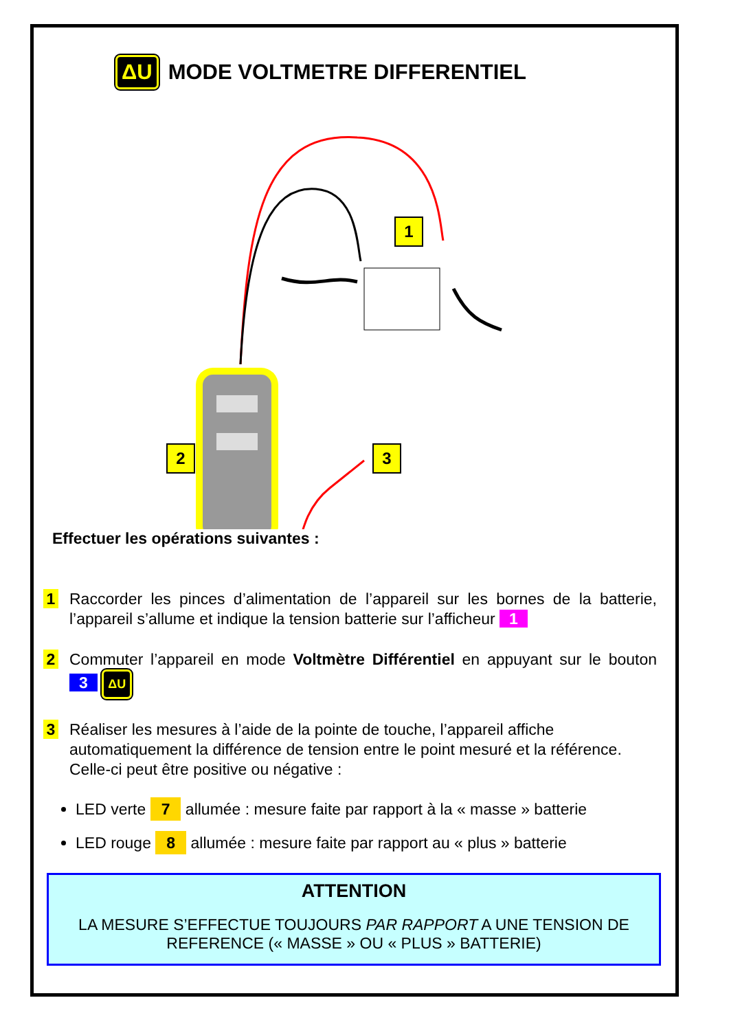ΔU MODE VOLTMETRE DIFFERENTIEL
1
2 3
Effectuer les opérations suivantes :
1
Raccorder les pinces d’alimentation de l’appareil sur les bornes de la batterie, l’appareil s’allume et indique la tension batterie sur l’afficheur 1
2
Commuter l’appareil en mode Voltmètre Différentiel en appuyant sur le bouton 3 ΔU
3
Réaliser les mesures à l’aide de la pointe de touche, l’appareil affiche automatiquement la différence de tension entre le point mesuré et la référence. Celle-ci peut être positive ou négative :
LED verte 7 allumée : mesure faite par rapport à la « masse » batterie
LED rouge 8 allumée : mesure faite par rapport au « plus » batterie
ATTENTION
LA MESURE S’EFFECTUE TOUJOURS PAR RAPPORT A UNE TENSION DE REFERENCE (« MASSE » OU « PLUS » BATTERIE)